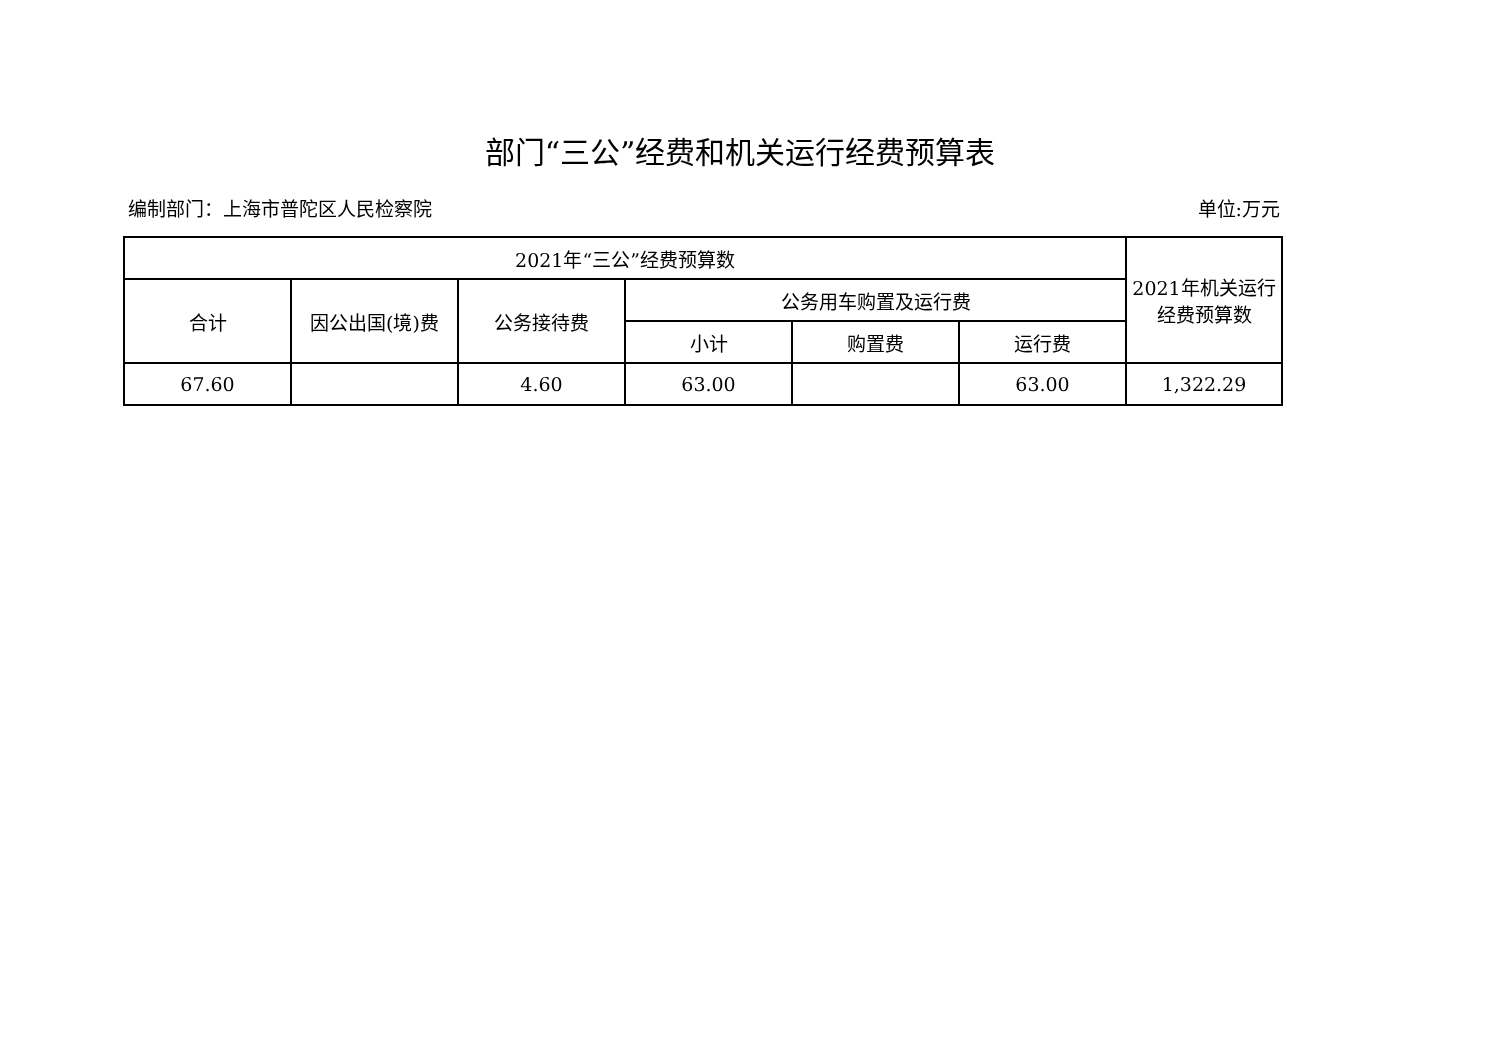部门“三公”经费和机关运行经费预算表
编制部门：上海市普陀区人民检察院 单位:万元
| 2021年“三公”经费预算数 | | | | | | 2021年机关运行 经费预算数 |
| --- | --- | --- | --- | --- | --- | --- |
| 合计 | 因公出国(境)费 | 公务接待费 | 公务用车购置及运行费 | | | |
| | | | 小计 | 购置费 | 运行费 | |
| 67.60 | | 4.60 | 63.00 | | 63.00 | 1,322.29 |